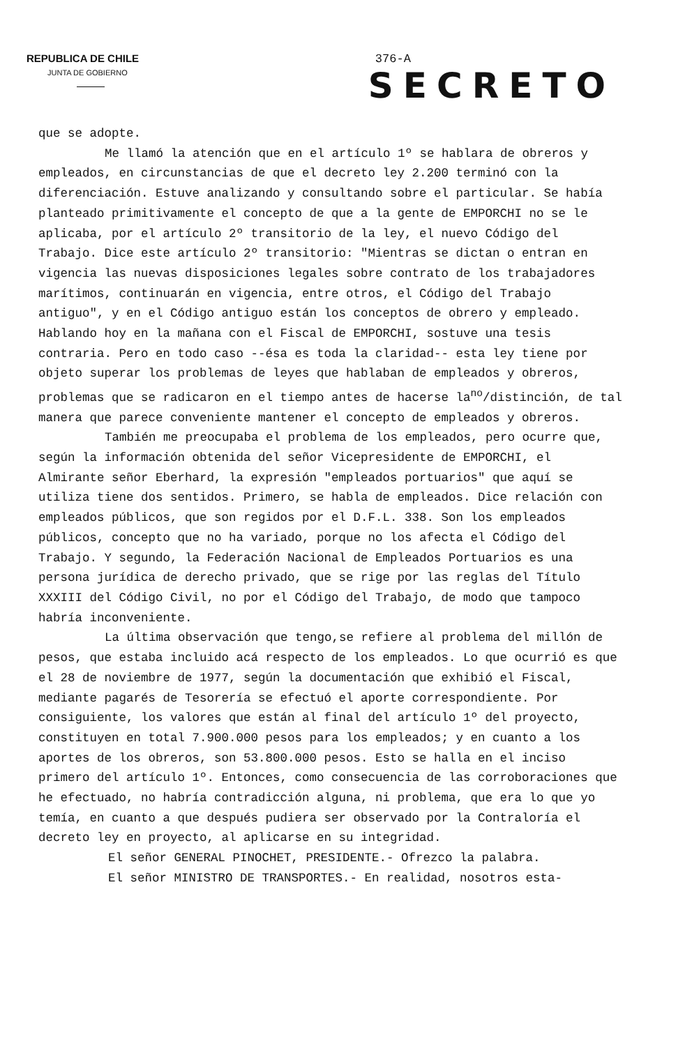REPUBLICA DE CHILE
JUNTA DE GOBIERNO
376-A
SECRETO
que se adopte.
Me llamó la atención que en el artículo 1º se hablara de obreros y empleados, en circunstancias de que el decreto ley 2.200 terminó con la diferenciación. Estuve analizando y consultando sobre el particular. Se había planteado primitivamente el concepto de que a la gente de EMPORCHI no se le aplicaba, por el artículo 2º transitorio de la ley, el nuevo Código del Trabajo. Dice este artículo 2º transitorio: "Mientras se dictan o entran en vigencia las nuevas disposiciones legales sobre contrato de los trabajadores marítimos, continuarán en vigencia, entre otros, el Código del Trabajo antiguo", y en el Código antiguo están los conceptos de obrero y empleado. Hablando hoy en la mañana con el Fiscal de EMPORCHI, sostuve una tesis contraria. Pero en todo caso --ésa es toda la claridad-- esta ley tiene por objeto superar los problemas de leyes que hablaban de empleados y obreros, problemas que se radicaron en el tiempo antes de hacerse la<sup>no</sup>/distinción, de tal manera que parece conveniente mantener el concepto de empleados y obreros.
También me preocupaba el problema de los empleados, pero ocurre que, según la información obtenida del señor Vicepresidente de EMPORCHI, el Almirante señor Eberhard, la expresión "empleados portuarios" que aquí se utiliza tiene dos sentidos. Primero, se habla de empleados. Dice relación con empleados públicos, que son regidos por el D.F.L. 338. Son los empleados públicos, concepto que no ha variado, porque no los afecta el Código del Trabajo. Y segundo, la Federación Nacional de Empleados Portuarios es una persona jurídica de derecho privado, que se rige por las reglas del Título XXXIII del Código Civil, no por el Código del Trabajo, de modo que tampoco habría inconveniente.
La última observación que tengo,se refiere al problema del millón de pesos, que estaba incluido acá respecto de los empleados. Lo que ocurrió es que el 28 de noviembre de 1977, según la documentación que exhibió el Fiscal, mediante pagarés de Tesorería se efectuó el aporte correspondiente. Por consiguiente, los valores que están al final del artículo 1º del proyecto, constituyen en total 7.900.000 pesos para los empleados; y en cuanto a los aportes de los obreros, son 53.800.000 pesos. Esto se halla en el inciso primero del artículo 1º. Entonces, como consecuencia de las corroboraciones que he efectuado, no habría contradicción alguna, ni problema, que era lo que yo temía, en cuanto a que después pudiera ser observado por la Contraloría el decreto ley en proyecto, al aplicarse en su integridad.
El señor GENERAL PINOCHET, PRESIDENTE.- Ofrezco la palabra.
El señor MINISTRO DE TRANSPORTES.- En realidad, nosotros esta-